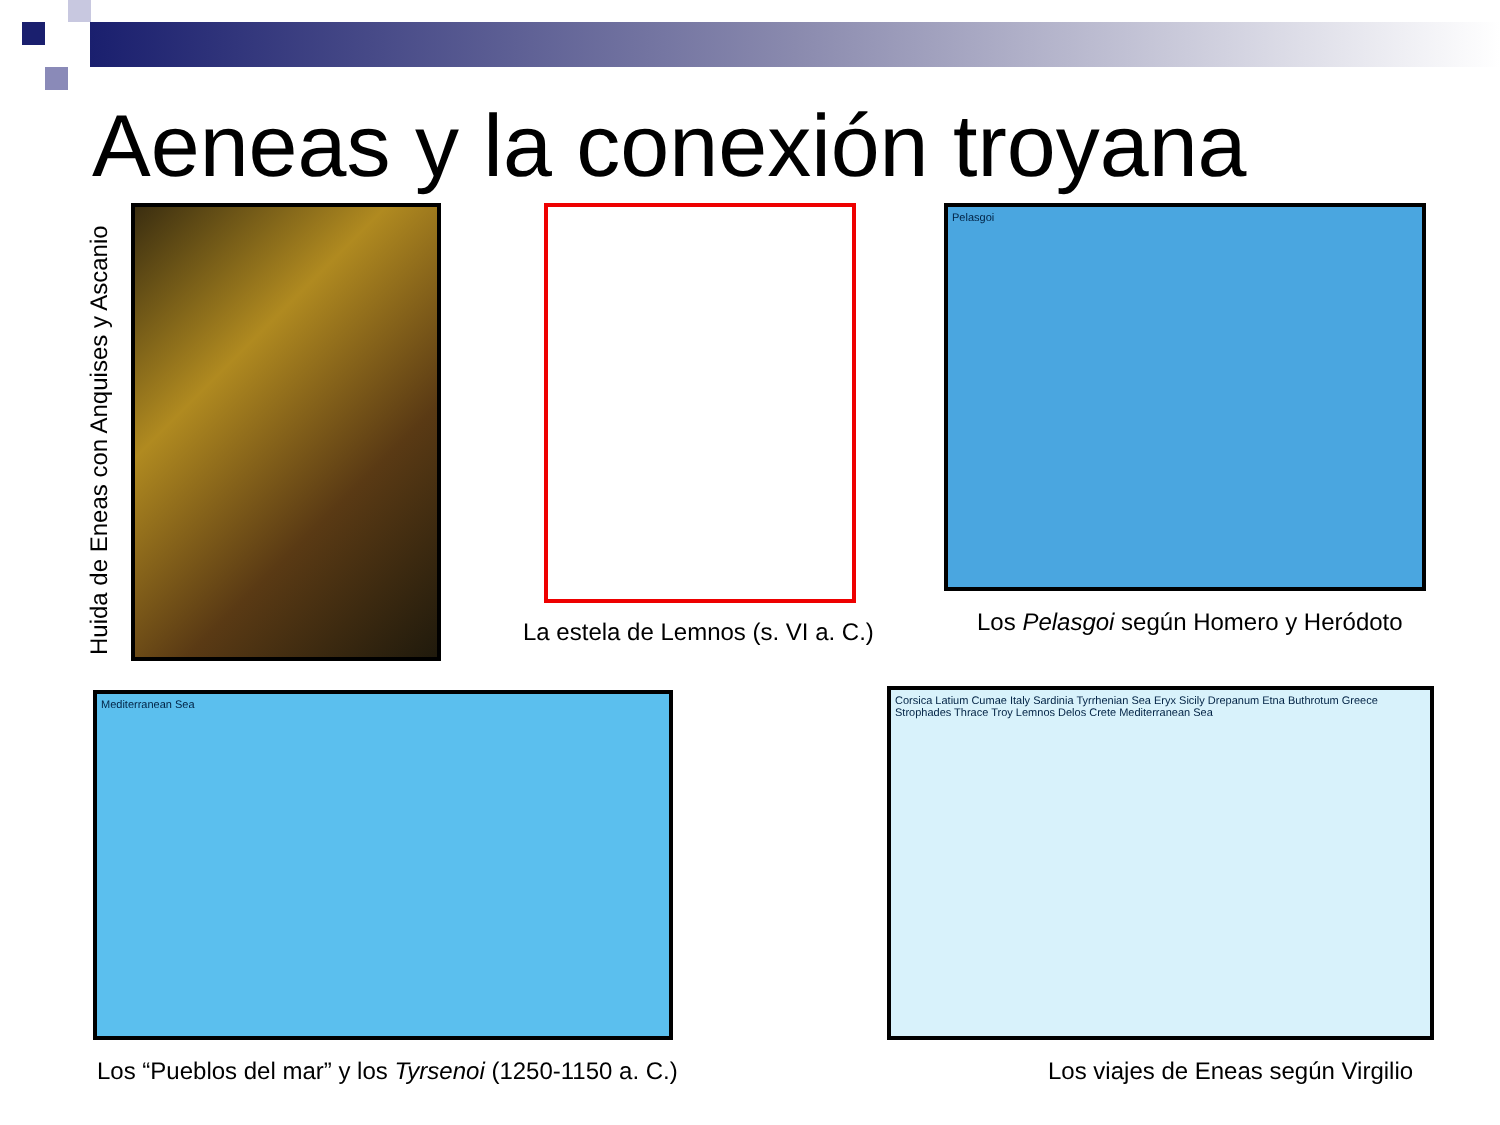Aeneas y la conexión troyana
Huida de Eneas con Anquises y Ascanio
La estela de Lemnos (s. VI a. C.)
Pelasgoi
Los Pelasgoi según Homero y Heródoto
Mediterranean Sea
Los “Pueblos del mar” y los Tyrsenoi (1250-1150 a. C.)
Corsica Latium Cumae Italy Sardinia Tyrrhenian Sea Eryx Sicily Drepanum Etna Buthrotum Greece Strophades Thrace Troy Lemnos Delos Crete Mediterranean Sea
Los viajes de Eneas según Virgilio